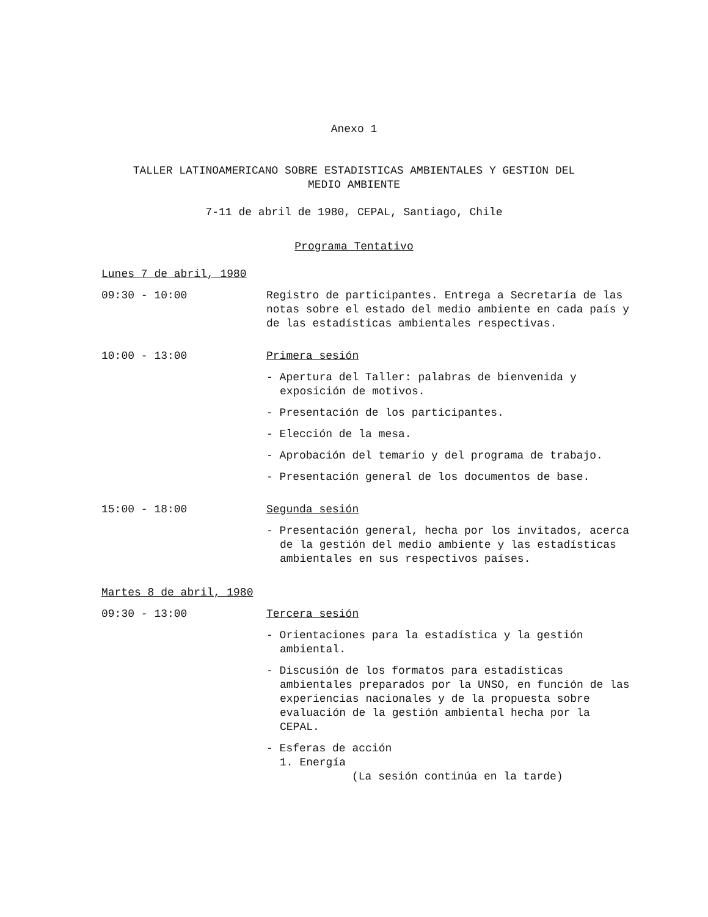Anexo 1
TALLER LATINOAMERICANO SOBRE ESTADISTICAS AMBIENTALES Y GESTION DEL
MEDIO AMBIENTE
7-11 de abril de 1980, CEPAL, Santiago, Chile
Programa Tentativo
Lunes 7 de abril, 1980
09:30 - 10:00 Registro de participantes. Entrega a Secretaría de las notas sobre el estado del medio ambiente en cada país y de las estadísticas ambientales respectivas.
10:00 - 13:00 Primera sesión
- Apertura del Taller: palabras de bienvenida y exposición de motivos.
- Presentación de los participantes.
- Elección de la mesa.
- Aprobación del temario y del programa de trabajo.
- Presentación general de los documentos de base.
15:00 - 18:00 Segunda sesión
- Presentación general, hecha por los invitados, acerca de la gestión del medio ambiente y las estadísticas ambientales en sus respectivos países.
Martes 8 de abril, 1980
09:30 - 13:00 Tercera sesión
- Orientaciones para la estadística y la gestión ambiental.
- Discusión de los formatos para estadísticas ambientales preparados por la UNSO, en función de las experiencias nacionales y de la propuesta sobre evaluación de la gestión ambiental hecha por la CEPAL.
- Esferas de acción
1. Energía
(La sesión continúa en la tarde)